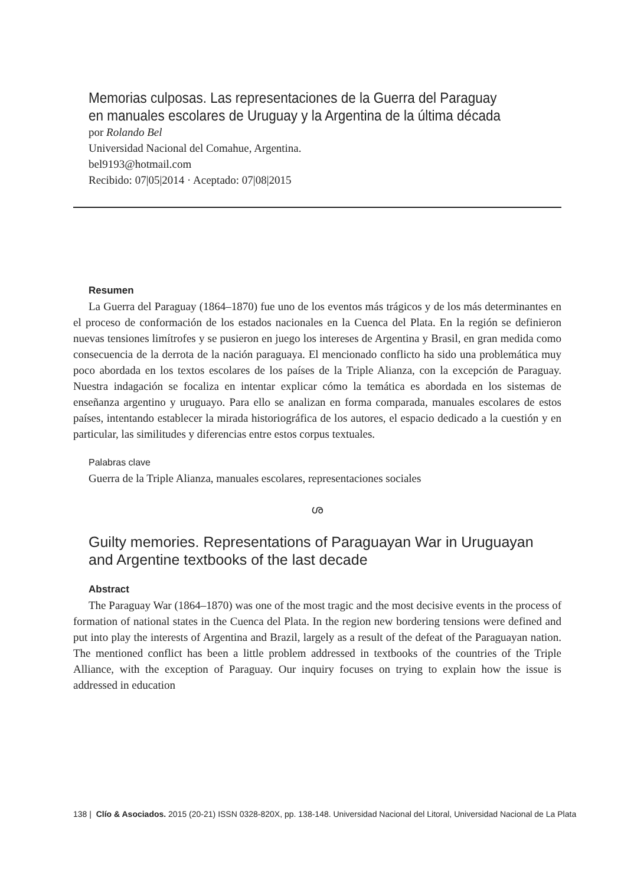Memorias culposas. Las representaciones de la Guerra del Paraguay
en manuales escolares de Uruguay y la Argentina de la última década
por Rolando Bel
Universidad Nacional del Comahue, Argentina.
bel9193@hotmail.com
Recibido: 07|05|2014 · Aceptado: 07|08|2015
Resumen
La Guerra del Paraguay (1864–1870) fue uno de los eventos más trágicos y de los más determinantes en el proceso de conformación de los estados nacionales en la Cuenca del Plata. En la región se definieron nuevas tensiones limítrofes y se pusieron en juego los intereses de Argentina y Brasil, en gran medida como consecuencia de la derrota de la nación paraguaya. El mencionado conflicto ha sido una problemática muy poco abordada en los textos escolares de los países de la Triple Alianza, con la excepción de Paraguay. Nuestra indagación se focaliza en intentar explicar cómo la temática es abordada en los sistemas de enseñanza argentino y uruguayo. Para ello se analizan en forma comparada, manuales escolares de estos países, intentando establecer la mirada historiográfica de los autores, el espacio dedicado a la cuestión y en particular, las similitudes y diferencias entre estos corpus textuales.
Palabras clave
Guerra de la Triple Alianza, manuales escolares, representaciones sociales
ശ
Guilty memories. Representations of Paraguayan War in Uruguayan
and Argentine textbooks of the last decade
Abstract
The Paraguay War (1864–1870) was one of the most tragic and the most decisive events in the process of formation of national states in the Cuenca del Plata. In the region new bordering tensions were defined and put into play the interests of Argentina and Brazil, largely as a result of the defeat of the Paraguayan nation. The mentioned conflict has been a little problem addressed in textbooks of the countries of the Triple Alliance, with the exception of Paraguay. Our inquiry focuses on trying to explain how the issue is addressed in education
138 | Clío & Asociados. 2015 (20-21) ISSN 0328-820X, pp. 138-148. Universidad Nacional del Litoral, Universidad Nacional de La Plata